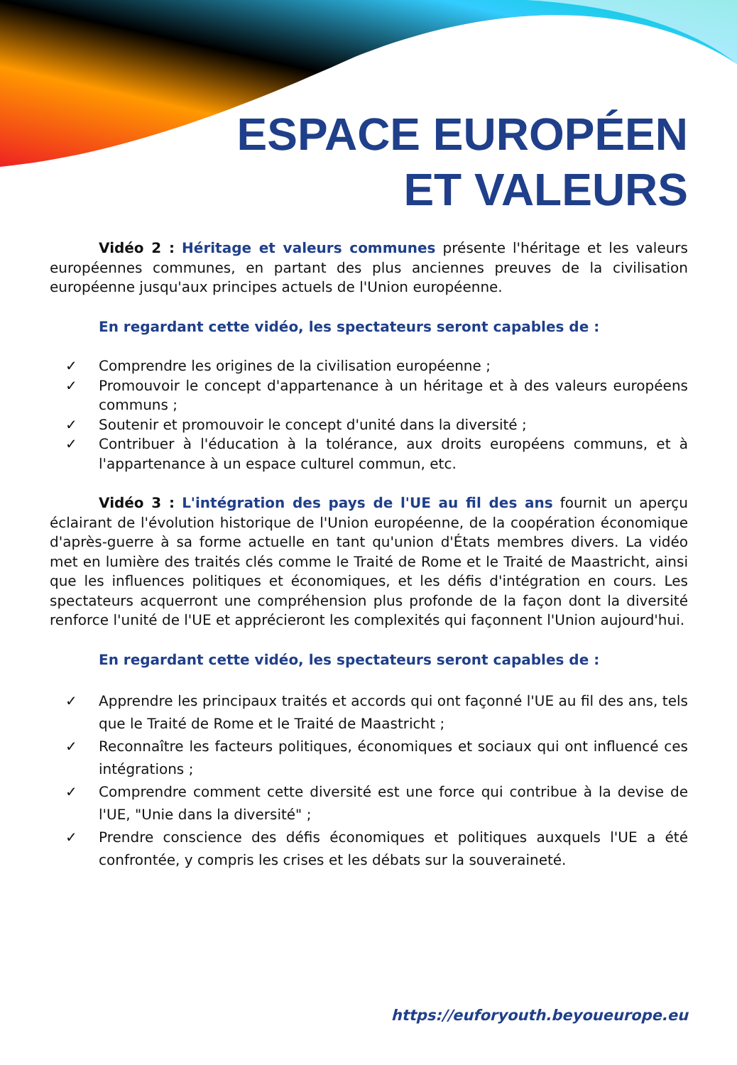ESPACE EUROPÉEN
ET VALEURS
Vidéo 2 : Héritage et valeurs communes présente l'héritage et les valeurs européennes communes, en partant des plus anciennes preuves de la civilisation européenne jusqu'aux principes actuels de l'Union européenne.
En regardant cette vidéo, les spectateurs seront capables de :
✓ Comprendre les origines de la civilisation européenne ;
✓ Promouvoir le concept d'appartenance à un héritage et à des valeurs européens communs ;
✓ Soutenir et promouvoir le concept d'unité dans la diversité ;
✓ Contribuer à l'éducation à la tolérance, aux droits européens communs, et à l'appartenance à un espace culturel commun, etc.
Vidéo 3 : L'intégration des pays de l'UE au fil des ans fournit un aperçu éclairant de l'évolution historique de l'Union européenne, de la coopération économique d'après-guerre à sa forme actuelle en tant qu'union d'États membres divers. La vidéo met en lumière des traités clés comme le Traité de Rome et le Traité de Maastricht, ainsi que les influences politiques et économiques, et les défis d'intégration en cours. Les spectateurs acquerront une compréhension plus profonde de la façon dont la diversité renforce l'unité de l'UE et apprécieront les complexités qui façonnent l'Union aujourd'hui.
En regardant cette vidéo, les spectateurs seront capables de :
✓ Apprendre les principaux traités et accords qui ont façonné l'UE au fil des ans, tels que le Traité de Rome et le Traité de Maastricht ;
✓ Reconnaître les facteurs politiques, économiques et sociaux qui ont influencé ces intégrations ;
✓ Comprendre comment cette diversité est une force qui contribue à la devise de l'UE, "Unie dans la diversité" ;
✓ Prendre conscience des défis économiques et politiques auxquels l'UE a été confrontée, y compris les crises et les débats sur la souveraineté.
https://euforyouth.beyoueurope.eu